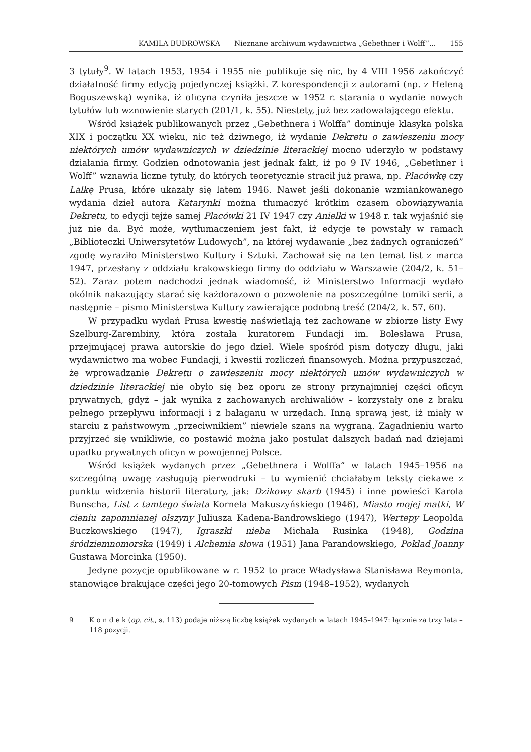KAMILA BUDROWSKA Nieznane archiwum wydawnictwa „Gebethner i Wolff”... 155
3 tytuły<sup>9</sup>. W latach 1953, 1954 i 1955 nie publikuje się nic, by 4 VIII 1956 zakończyć działalność firmy edycją pojedynczej książki. Z korespondencji z autorami (np. z Heleną Boguszewską) wynika, iż oficyna czyniła jeszcze w 1952 r. starania o wydanie nowych tytułów lub wznowienie starych (201/1, k. 55). Niestety, już bez zadowalającego efektu.
Wśród książek publikowanych przez „Gebethnera i Wolffa” dominuje klasyka polska XIX i początku XX wieku, nic też dziwnego, iż wydanie Dekretu o zawieszeniu mocy niektórych umów wydawniczych w dziedzinie literackiej mocno uderzyło w podstawy działania firmy. Godzien odnotowania jest jednak fakt, iż po 9 IV 1946, „Gebethner i Wolff” wznawia liczne tytuły, do których teoretycznie stracił już prawa, np. Placówkę czy Lalkę Prusa, które ukazały się latem 1946. Nawet jeśli dokonanie wzmiankowanego wydania dzieł autora Katarynki można tłumaczyć krótkim czasem obowiązywania Dekretu, to edycji tejże samej Placówki 21 IV 1947 czy Anielki w 1948 r. tak wyjaśnić się już nie da. Być może, wytłumaczeniem jest fakt, iż edycje te powstały w ramach „Biblioteczki Uniwersytetów Ludowych”, na której wydawanie „bez żadnych ograniczeń” zgodę wyraziło Ministerstwo Kultury i Sztuki. Zachował się na ten temat list z marca 1947, przesłany z oddziału krakowskiego firmy do oddziału w Warszawie (204/2, k. 51–52). Zaraz potem nadchodzi jednak wiadomość, iż Ministerstwo Informacji wydało okólnik nakazujący starać się każdorazowo o pozwolenie na poszczególne tomiki serii, a następnie – pismo Ministerstwa Kultury zawierające podobną treść (204/2, k. 57, 60).
W przypadku wydań Prusa kwestię naświetlają też zachowane w zbiorze listy Ewy Szelburg-Zarembiny, która została kuratorem Fundacji im. Bolesława Prusa, przejmującej prawa autorskie do jego dzieł. Wiele spośród pism dotyczy długu, jaki wydawnictwo ma wobec Fundacji, i kwestii rozliczeń finansowych. Można przypuszczać, że wprowadzanie Dekretu o zawieszeniu mocy niektórych umów wydawniczych w dziedzinie literackiej nie obyło się bez oporu ze strony przynajmniej części oficyn prywatnych, gdyż – jak wynika z zachowanych archiwaliów – korzystały one z braku pełnego przepływu informacji i z bałaganu w urzędach. Inną sprawą jest, iż miały w starciu z państwowym „przeciwnikiem” niewiele szans na wygraną. Zagadnieniu warto przyjrzeć się wnikliwie, co postawić można jako postulat dalszych badań nad dziejami upadku prywatnych oficyn w powojennej Polsce.
Wśród książek wydanych przez „Gebethnera i Wolffa” w latach 1945–1956 na szczególną uwagę zasługują pierwodruki – tu wymienić chciałabym teksty ciekawe z punktu widzenia historii literatury, jak: Dzikowy skarb (1945) i inne powieści Karola Bunscha, List z tamtego świata Kornela Makuszyńskiego (1946), Miasto mojej matki, W cieniu zapomnianej olszyny Juliusza Kadena-Bandrowskiego (1947), Wertepy Leopolda Buczkowskiego (1947), Igraszki nieba Michała Rusinka (1948), Godzina śródziemnomorska (1949) i Alchemia słowa (1951) Jana Parandowskiego, Pokład Joanny Gustawa Morcinka (1950).
Jedyne pozycje opublikowane w r. 1952 to prace Władysława Stanisława Reymonta, stanowiące brakujące części jego 20-tomowych Pism (1948–1952), wydanych
9 K o n d e k (op. cit., s. 113) podaje niższą liczbę książek wydanych w latach 1945–1947: łącznie za trzy lata – 118 pozycji.